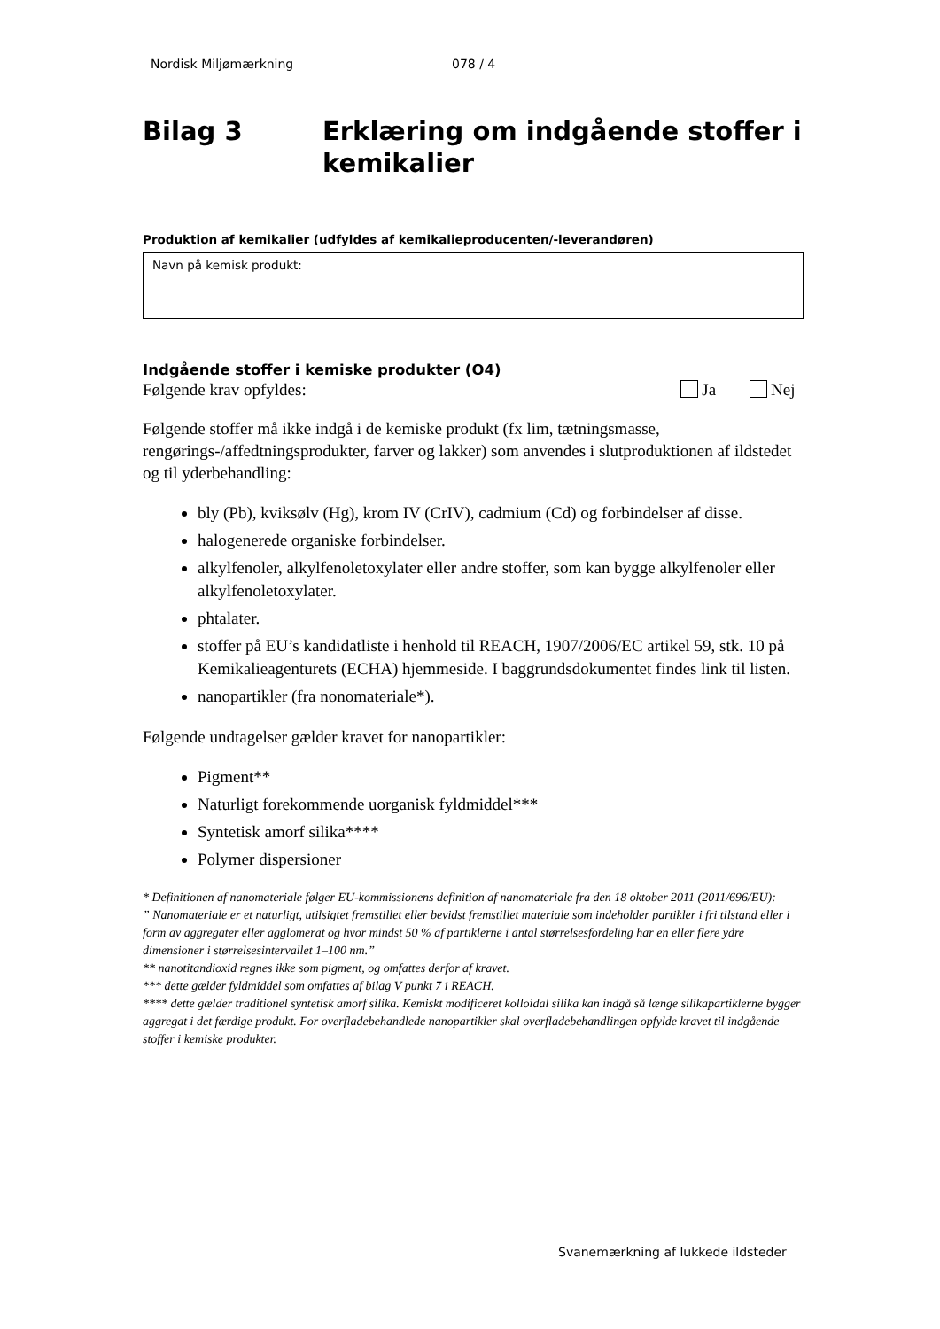Nordisk Miljømærkning 078 / 4
Bilag 3 Erklæring om indgående stoffer i kemikalier
Produktion af kemikalier (udfyldes af kemikalieproducenten/-leverandøren)
Navn på kemisk produkt:
Indgående stoffer i kemiske produkter (O4)
Følgende krav opfyldes: Ja Nej
Følgende stoffer må ikke indgå i de kemiske produkt (fx lim, tætningsmasse, rengørings-/affedtningsprodukter, farver og lakker) som anvendes i slutproduktionen af ildstedet og til yderbehandling:
bly (Pb), kviksølv (Hg), krom IV (CrIV), cadmium (Cd) og forbindelser af disse.
halogenerede organiske forbindelser.
alkylfenoler, alkylfenoletoxylater eller andre stoffer, som kan bygge alkylfenoler eller alkylfenoletoxylater.
phtalater.
stoffer på EU’s kandidatliste i henhold til REACH, 1907/2006/EC artikel 59, stk. 10 på Kemikalieagenturets (ECHA) hjemmeside. I baggrundsdokumentet findes link til listen.
nanopartikler (fra nonomateriale*).
Følgende undtagelser gælder kravet for nanopartikler:
Pigment**
Naturligt forekommende uorganisk fyldmiddel***
Syntetisk amorf silika****
Polymer dispersioner
* Definitionen af nanomateriale følger EU-kommissionens definition af nanomateriale fra den 18 oktober 2011 (2011/696/EU):
” Nanomateriale er et naturligt, utilsigtet fremstillet eller bevidst fremstillet materiale som indeholder partikler i fri tilstand eller i form av aggregater eller agglomerat og hvor mindst 50 % af partiklerne i antal størrelsesfordeling har en eller flere ydre dimensioner i størrelsesintervallet 1–100 nm.”
** nanotitandioxid regnes ikke som pigment, og omfattes derfor af kravet.
*** dette gælder fyldmiddel som omfattes af bilag V punkt 7 i REACH.
**** dette gælder traditionel syntetisk amorf silika. Kemiskt modificeret kolloidal silika kan indgå så længe silikapartiklerne bygger aggregat i det færdige produkt. For overfladebehandlede nanopartikler skal overfladebehandlingen opfylde kravet til indgående stoffer i kemiske produkter.
Svanemærkning af lukkede ildsteder